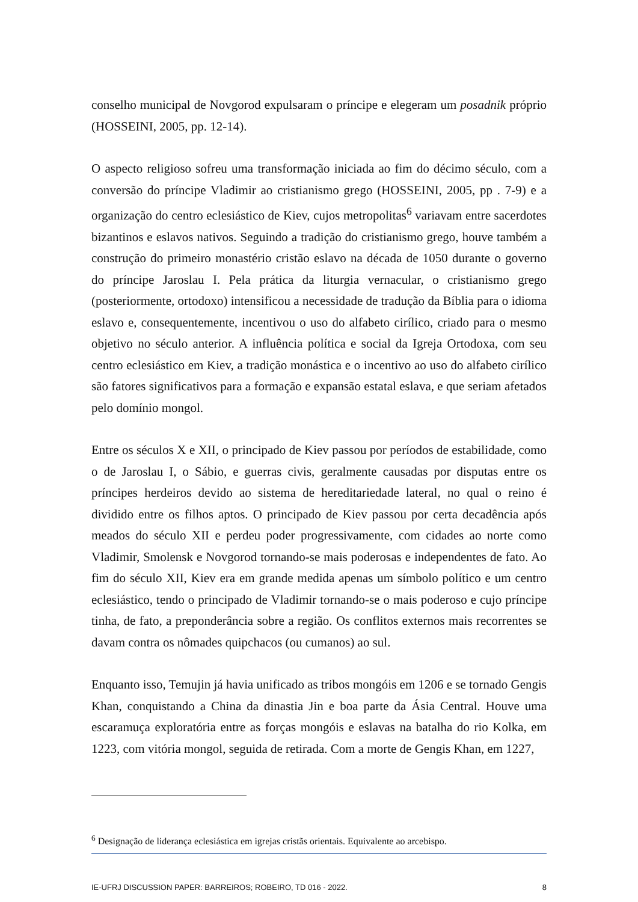conselho municipal de Novgorod expulsaram o príncipe e elegeram um posadnik próprio (HOSSEINI, 2005, pp. 12-14).
O aspecto religioso sofreu uma transformação iniciada ao fim do décimo século, com a conversão do príncipe Vladimir ao cristianismo grego (HOSSEINI, 2005, pp . 7-9) e a organização do centro eclesiástico de Kiev, cujos metropolitas<sup>6</sup> variavam entre sacerdotes bizantinos e eslavos nativos. Seguindo a tradição do cristianismo grego, houve também a construção do primeiro monastério cristão eslavo na década de 1050 durante o governo do príncipe Jaroslau I. Pela prática da liturgia vernacular, o cristianismo grego (posteriormente, ortodoxo) intensificou a necessidade de tradução da Bíblia para o idioma eslavo e, consequentemente, incentivou o uso do alfabeto cirílico, criado para o mesmo objetivo no século anterior. A influência política e social da Igreja Ortodoxa, com seu centro eclesiástico em Kiev, a tradição monástica e o incentivo ao uso do alfabeto cirílico são fatores significativos para a formação e expansão estatal eslava, e que seriam afetados pelo domínio mongol.
Entre os séculos X e XII, o principado de Kiev passou por períodos de estabilidade, como o de Jaroslau I, o Sábio, e guerras civis, geralmente causadas por disputas entre os príncipes herdeiros devido ao sistema de hereditariedade lateral, no qual o reino é dividido entre os filhos aptos. O principado de Kiev passou por certa decadência após meados do século XII e perdeu poder progressivamente, com cidades ao norte como Vladimir, Smolensk e Novgorod tornando-se mais poderosas e independentes de fato. Ao fim do século XII, Kiev era em grande medida apenas um símbolo político e um centro eclesiástico, tendo o principado de Vladimir tornando-se o mais poderoso e cujo príncipe tinha, de fato, a preponderância sobre a região. Os conflitos externos mais recorrentes se davam contra os nômades quipchacos (ou cumanos) ao sul.
Enquanto isso, Temujin já havia unificado as tribos mongóis em 1206 e se tornado Gengis Khan, conquistando a China da dinastia Jin e boa parte da Ásia Central. Houve uma escaramuça exploratória entre as forças mongóis e eslavas na batalha do rio Kolka, em 1223, com vitória mongol, seguida de retirada. Com a morte de Gengis Khan, em 1227,
<sup>6</sup> Designação de liderança eclesiástica em igrejas cristãs orientais. Equivalente ao arcebispo.
IE-UFRJ DISCUSSION PAPER: BARREIROS; ROBEIRO, TD 016 - 2022. 8